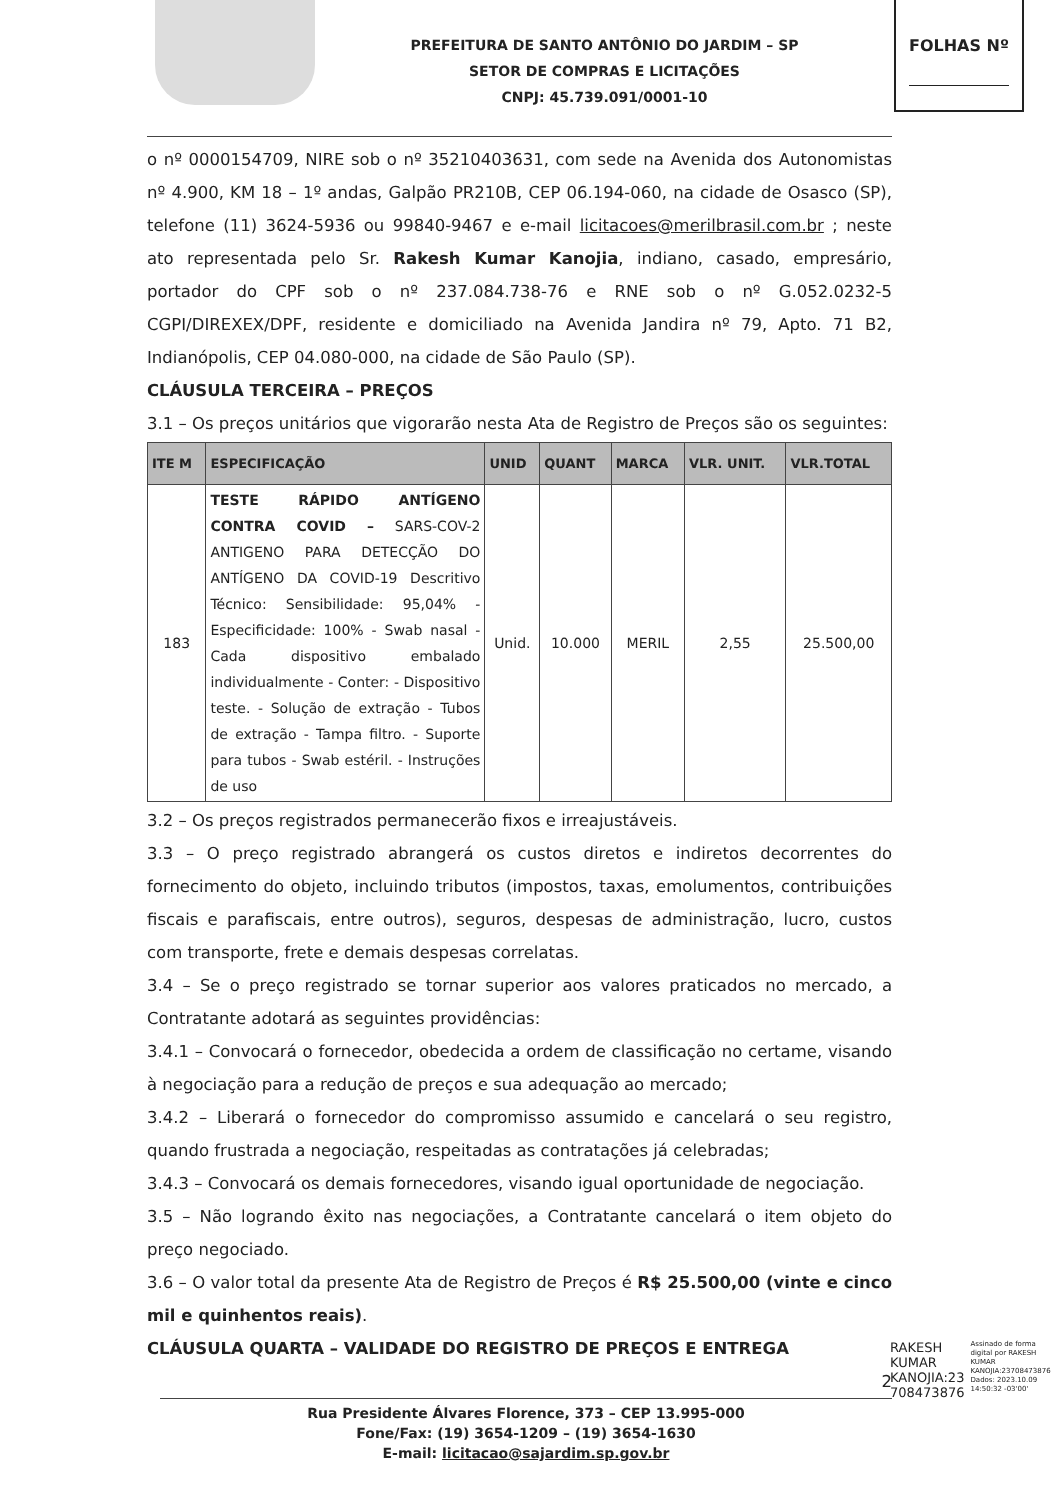PREFEITURA DE SANTO ANTÔNIO DO JARDIM – SP
SETOR DE COMPRAS E LICITAÇÕES
CNPJ: 45.739.091/0001-10
FOLHAS Nº
o nº 0000154709, NIRE sob o nº 35210403631, com sede na Avenida dos Autonomistas nº 4.900, KM 18 – 1º andas, Galpão PR210B, CEP 06.194-060, na cidade de Osasco (SP), telefone (11) 3624-5936 ou 99840-9467 e e-mail licitacoes@merilbrasil.com.br ; neste ato representada pelo Sr. Rakesh Kumar Kanojia, indiano, casado, empresário, portador do CPF sob o nº 237.084.738-76 e RNE sob o nº G.052.0232-5 CGPI/DIREXEX/DPF, residente e domiciliado na Avenida Jandira nº 79, Apto. 71 B2, Indianópolis, CEP 04.080-000, na cidade de São Paulo (SP).
CLÁUSULA TERCEIRA – PREÇOS
3.1 – Os preços unitários que vigorarão nesta Ata de Registro de Preços são os seguintes:
| ITE M | ESPECIFICAÇÃO | UNID | QUANT | MARCA | VLR. UNIT. | VLR.TOTAL |
| --- | --- | --- | --- | --- | --- | --- |
| 183 | TESTE RÁPIDO ANTÍGENO CONTRA COVID – SARS-COV-2 ANTIGENO PARA DETECÇÃO DO ANTÍGENO DA COVID-19 Descritivo Técnico: Sensibilidade: 95,04% - Especificidade: 100% - Swab nasal - Cada dispositivo embalado individualmente - Conter: - Dispositivo teste. - Solução de extração - Tubos de extração - Tampa filtro. - Suporte para tubos - Swab estéril. - Instruções de uso | Unid. | 10.000 | MERIL | 2,55 | 25.500,00 |
3.2 – Os preços registrados permanecerão fixos e irreajustáveis.
3.3 – O preço registrado abrangerá os custos diretos e indiretos decorrentes do fornecimento do objeto, incluindo tributos (impostos, taxas, emolumentos, contribuições fiscais e parafiscais, entre outros), seguros, despesas de administração, lucro, custos com transporte, frete e demais despesas correlatas.
3.4 – Se o preço registrado se tornar superior aos valores praticados no mercado, a Contratante adotará as seguintes providências:
3.4.1 – Convocará o fornecedor, obedecida a ordem de classificação no certame, visando à negociação para a redução de preços e sua adequação ao mercado;
3.4.2 – Liberará o fornecedor do compromisso assumido e cancelará o seu registro, quando frustrada a negociação, respeitadas as contratações já celebradas;
3.4.3 – Convocará os demais fornecedores, visando igual oportunidade de negociação.
3.5 – Não logrando êxito nas negociações, a Contratante cancelará o item objeto do preço negociado.
3.6 – O valor total da presente Ata de Registro de Preços é R$ 25.500,00 (vinte e cinco mil e quinhentos reais).
CLÁUSULA QUARTA – VALIDADE DO REGISTRO DE PREÇOS E ENTREGA
2
Rua Presidente Álvares Florence, 373 – CEP 13.995-000
Fone/Fax: (19) 3654-1209 – (19) 3654-1630
E-mail: licitacao@sajardim.sp.gov.br
RAKESH
KUMAR
KANOJIA:23
708473876
Assinado de forma digital por RAKESH KUMAR KANOJIA:23708473876
Dados: 2023.10.09 14:50:32 -03'00'